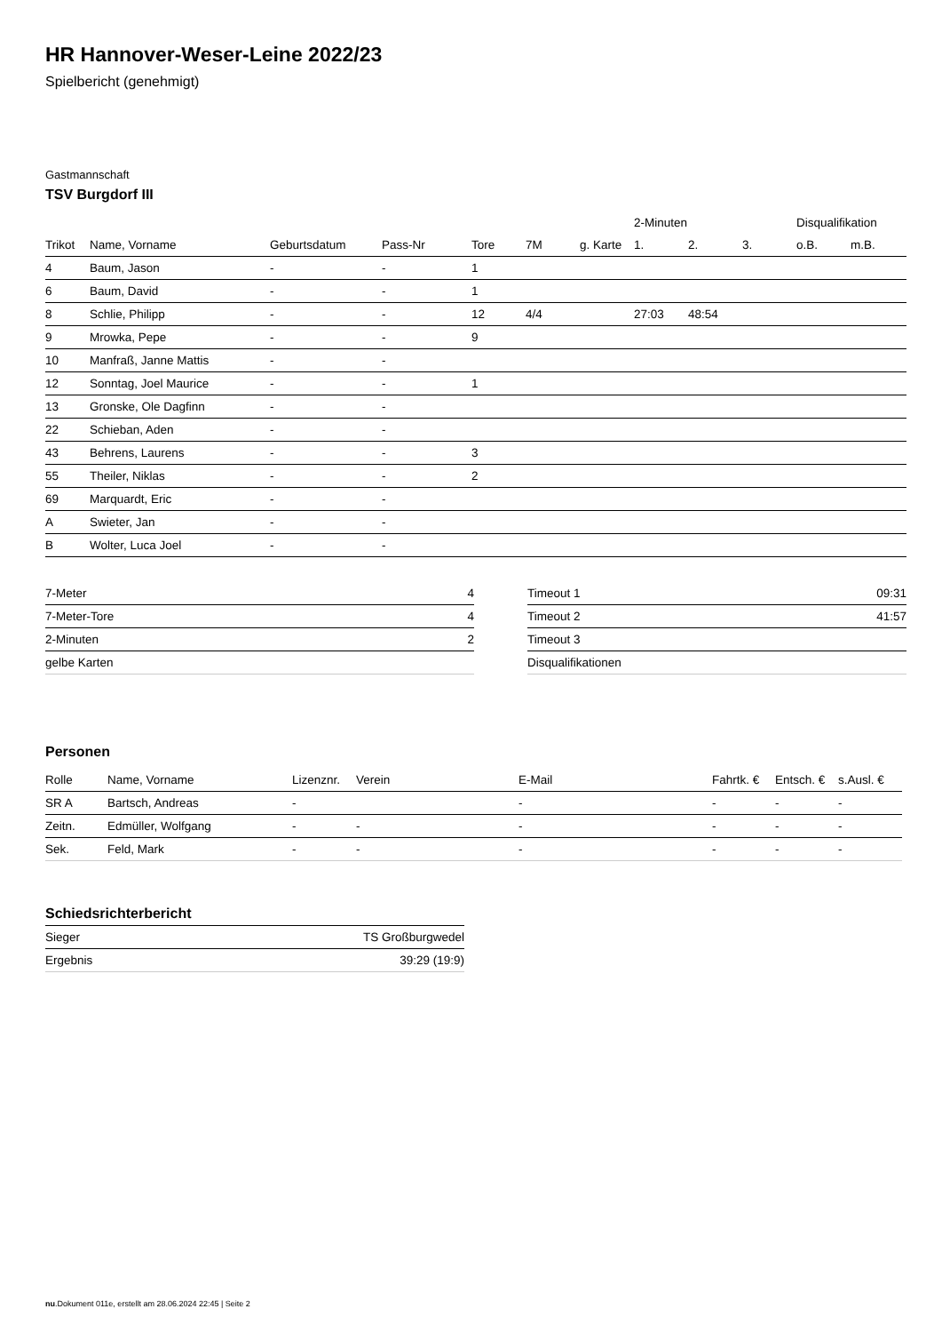HR Hannover-Weser-Leine 2022/23
Spielbericht (genehmigt)
Gastmannschaft
TSV Burgdorf III
| | | | | | | | 2-Minuten | | | Disqualifikation | |
| --- | --- | --- | --- | --- | --- | --- | --- | --- | --- | --- | --- |
| Trikot | Name, Vorname | Geburtsdatum | Pass-Nr | Tore | 7M | g. Karte | 1. | 2. | 3. | o.B. | m.B. |
| 4 | Baum, Jason | - | - | 1 | | | | | | | |
| 6 | Baum, David | - | - | 1 | | | | | | | |
| 8 | Schlie, Philipp | - | - | 12 | 4/4 | | 27:03 | 48:54 | | | |
| 9 | Mrowka, Pepe | - | - | 9 | | | | | | | |
| 10 | Manfraß, Janne Mattis | - | - | | | | | | | | |
| 12 | Sonntag, Joel Maurice | - | - | 1 | | | | | | | |
| 13 | Gronske, Ole Dagfinn | - | - | | | | | | | | |
| 22 | Schieban, Aden | - | - | | | | | | | | |
| 43 | Behrens, Laurens | - | - | 3 | | | | | | | |
| 55 | Theiler, Niklas | - | - | 2 | | | | | | | |
| 69 | Marquardt, Eric | - | - | | | | | | | | |
| A | Swieter, Jan | - | - | | | | | | | | |
| B | Wolter, Luca Joel | - | - | | | | | | | | |
| 7-Meter | 4 |
| 7-Meter-Tore | 4 |
| 2-Minuten | 2 |
| gelbe Karten | |
| Timeout 1 | 09:31 |
| Timeout 2 | 41:57 |
| Timeout 3 | |
| Disqualifikationen | |
Personen
| Rolle | Name, Vorname | Lizenznr. | Verein | E-Mail | Fahrtk. € | Entsch. € | s.Ausl. € |
| --- | --- | --- | --- | --- | --- | --- | --- |
| SR A | Bartsch, Andreas | - | | - | - | - | - |
| Zeitn. | Edmüller, Wolfgang | - | - | - | - | - | - |
| Sek. | Feld, Mark | - | - | - | - | - | - |
Schiedsrichterbericht
| Sieger | TS Großburgwedel |
| Ergebnis | 39:29 (19:9) |
nu.Dokument 011e, erstellt am 28.06.2024 22:45 | Seite 2